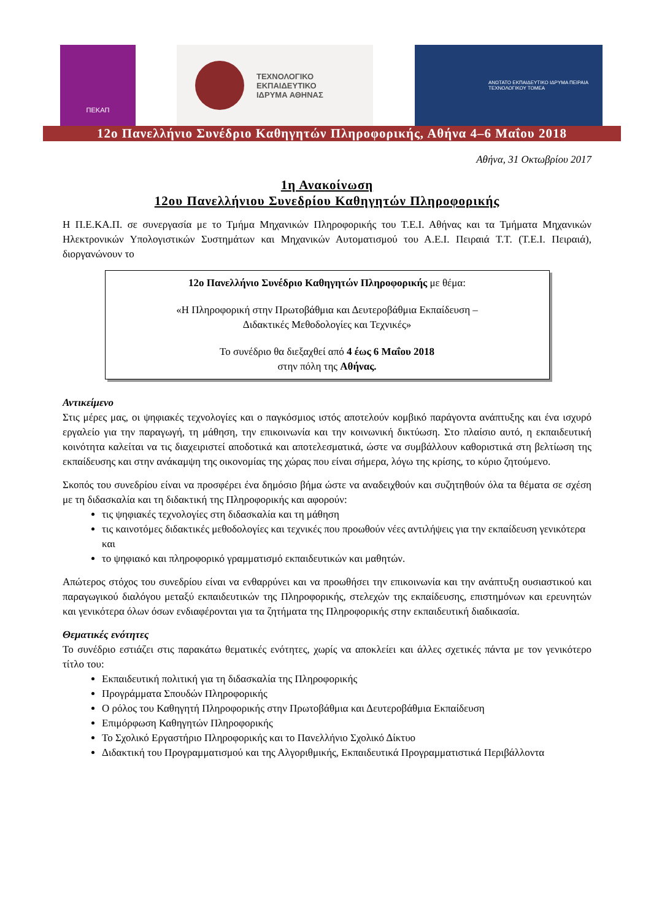ΠΕΚΑΠ
ΤΕΧΝΟΛΟΓΙΚΟ
ΕΚΠΑΙΔΕΥΤΙΚΟ
ΙΔΡΥΜΑ ΑΘΗΝΑΣ
ΑΝΩΤΑΤΟ ΕΚΠΑΙΔΕΥΤΙΚΟ ΙΔΡΥΜΑ ΠΕΙΡΑΙΑ
ΤΕΧΝΟΛΟΓΙΚΟΥ ΤΟΜΕΑ
12ο Πανελλήνιο Συνέδριο Καθηγητών Πληροφορικής, Αθήνα 4–6 Μαΐου 2018
Αθήνα, 31 Οκτωβρίου 2017
1η Ανακοίνωση
12ου Πανελλήνιου Συνεδρίου Καθηγητών Πληροφορικής
Η Π.Ε.ΚΑ.Π. σε συνεργασία με το Τμήμα Μηχανικών Πληροφορικής του Τ.Ε.Ι. Αθήνας και τα Τμήματα Μηχανικών Ηλεκτρονικών Υπολογιστικών Συστημάτων και Μηχανικών Αυτοματισμού του Α.Ε.Ι. Πειραιά Τ.Τ. (Τ.Ε.Ι. Πειραιά), διοργανώνουν το
12ο Πανελλήνιο Συνέδριο Καθηγητών Πληροφορικής με θέμα:
«Η Πληροφορική στην Πρωτοβάθμια και Δευτεροβάθμια Εκπαίδευση –
Διδακτικές Μεθοδολογίες και Τεχνικές»
Το συνέδριο θα διεξαχθεί από 4 έως 6 Μαΐου 2018
στην πόλη της Αθήνας.
Αντικείμενο
Στις μέρες μας, οι ψηφιακές τεχνολογίες και ο παγκόσμιος ιστός αποτελούν κομβικό παράγοντα ανάπτυξης και ένα ισχυρό εργαλείο για την παραγωγή, τη μάθηση, την επικοινωνία και την κοινωνική δικτύωση. Στο πλαίσιο αυτό, η εκπαιδευτική κοινότητα καλείται να τις διαχειριστεί αποδοτικά και αποτελεσματικά, ώστε να συμβάλλουν καθοριστικά στη βελτίωση της εκπαίδευσης και στην ανάκαμψη της οικονομίας της χώρας που είναι σήμερα, λόγω της κρίσης, το κύριο ζητούμενο.
Σκοπός του συνεδρίου είναι να προσφέρει ένα δημόσιο βήμα ώστε να αναδειχθούν και συζητηθούν όλα τα θέματα σε σχέση με τη διδασκαλία και τη διδακτική της Πληροφορικής και αφορούν:
τις ψηφιακές τεχνολογίες στη διδασκαλία και τη μάθηση
τις καινοτόμες διδακτικές μεθοδολογίες και τεχνικές που προωθούν νέες αντιλήψεις για την εκπαίδευση γενικότερα και
το ψηφιακό και πληροφορικό γραμματισμό εκπαιδευτικών και μαθητών.
Απώτερος στόχος του συνεδρίου είναι να ενθαρρύνει και να προωθήσει την επικοινωνία και την ανάπτυξη ουσιαστικού και παραγωγικού διαλόγου μεταξύ εκπαιδευτικών της Πληροφορικής, στελεχών της εκπαίδευσης, επιστημόνων και ερευνητών και γενικότερα όλων όσων ενδιαφέρονται για τα ζητήματα της Πληροφορικής στην εκπαιδευτική διαδικασία.
Θεματικές ενότητες
Το συνέδριο εστιάζει στις παρακάτω θεματικές ενότητες, χωρίς να αποκλείει και άλλες σχετικές πάντα με τον γενικότερο τίτλο του:
Εκπαιδευτική πολιτική για τη διδασκαλία της Πληροφορικής
Προγράμματα Σπουδών Πληροφορικής
Ο ρόλος του Καθηγητή Πληροφορικής στην Πρωτοβάθμια και Δευτεροβάθμια Εκπαίδευση
Επιμόρφωση Καθηγητών Πληροφορικής
Το Σχολικό Εργαστήριο Πληροφορικής και το Πανελλήνιο Σχολικό Δίκτυο
Διδακτική του Προγραμματισμού και της Αλγοριθμικής, Εκπαιδευτικά Προγραμματιστικά Περιβάλλοντα